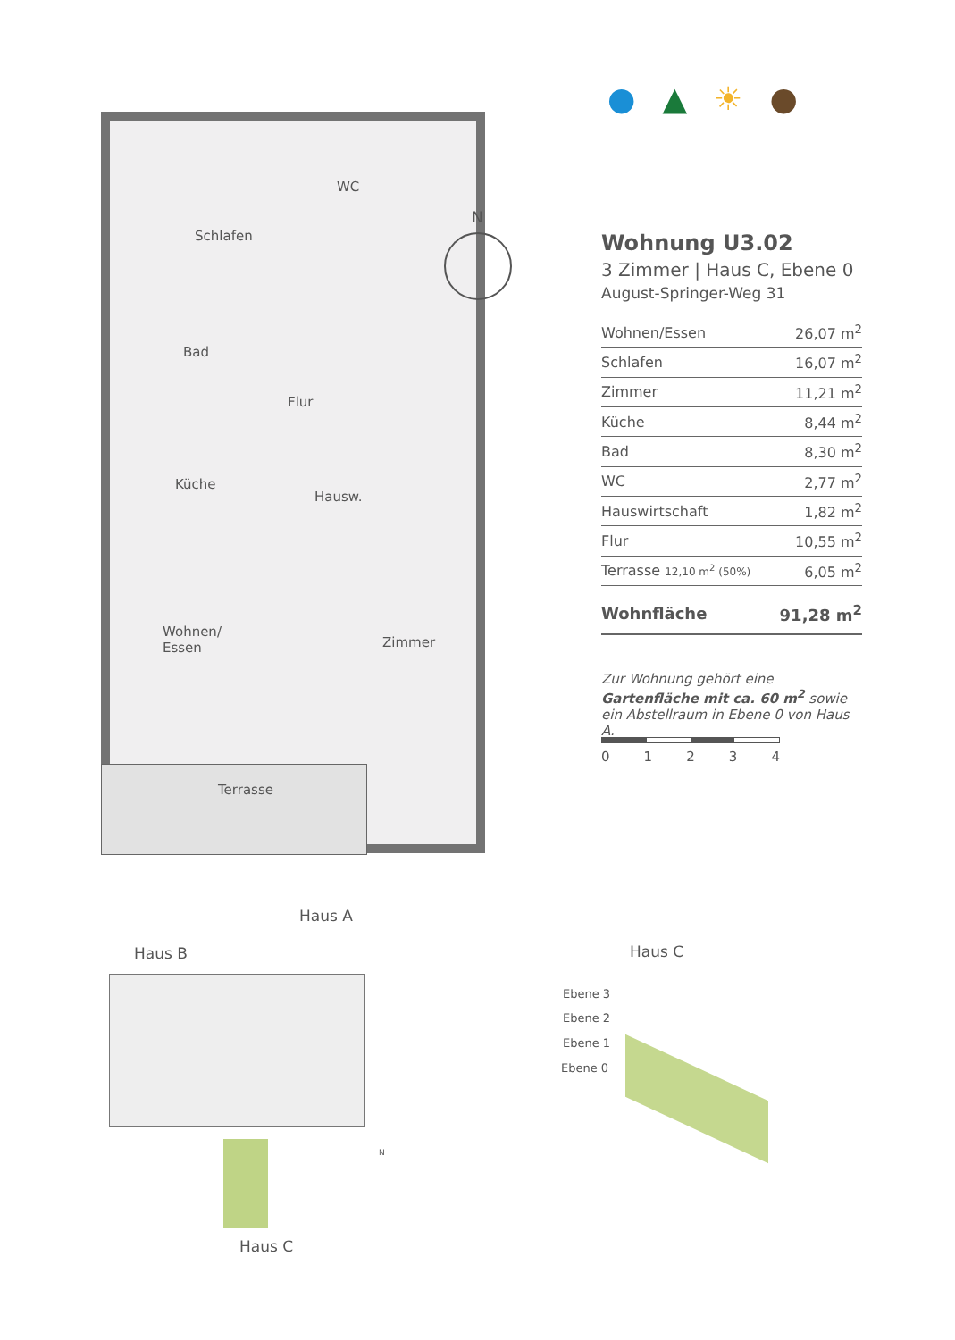● ▲ ☀ ●
Schlafen
WC
Bad
Flur
Küche
Hausw.
Wohnen/
Essen
Zimmer
Terrasse
N
Wohnung U3.02
3 Zimmer | Haus C, Ebene 0
August-Springer-Weg 31
| Wohnen/Essen | 26,07 m<sup>2</sup> |
| Schlafen | 16,07 m<sup>2</sup> |
| Zimmer | 11,21 m<sup>2</sup> |
| Küche | 8,44 m<sup>2</sup> |
| Bad | 8,30 m<sup>2</sup> |
| WC | 2,77 m<sup>2</sup> |
| Hauswirtschaft | 1,82 m<sup>2</sup> |
| Flur | 10,55 m<sup>2</sup> |
| Terrasse 12,10 m<sup>2</sup> (50%) | 6,05 m<sup>2</sup> |
| Wohnfläche | 91,28 m<sup>2</sup> |
Zur Wohnung gehört eine Gartenfläche mit ca. 60 m<sup>2</sup> sowie ein Abstellraum in Ebene 0 von Haus A.
0 1 2 3 4
Haus A
Haus B
Haus C
N
Haus C
Ebene 3
Ebene 2
Ebene 1
Ebene 0